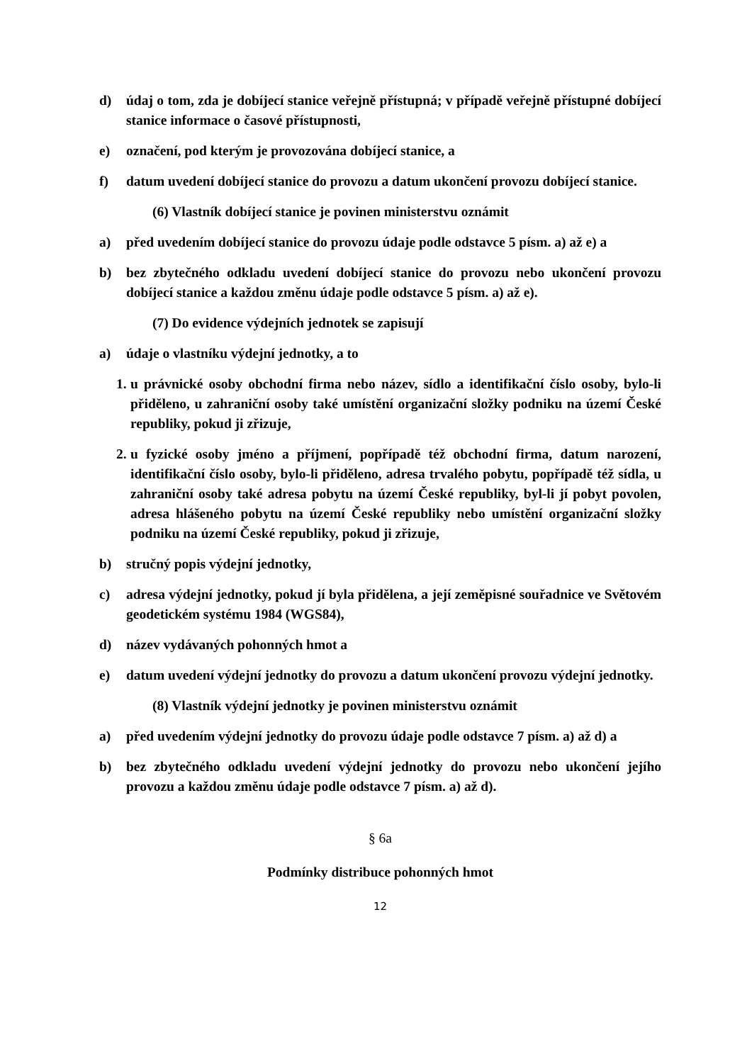d) údaj o tom, zda je dobíjecí stanice veřejně přístupná; v případě veřejně přístupné dobíjecí stanice informace o časové přístupnosti,
e) označení, pod kterým je provozována dobíjecí stanice, a
f) datum uvedení dobíjecí stanice do provozu a datum ukončení provozu dobíjecí stanice.
(6) Vlastník dobíjecí stanice je povinen ministerstvu oznámit
a) před uvedením dobíjecí stanice do provozu údaje podle odstavce 5 písm. a) až e) a
b) bez zbytečného odkladu uvedení dobíjecí stanice do provozu nebo ukončení provozu dobíjecí stanice a každou změnu údaje podle odstavce 5 písm. a) až e).
(7) Do evidence výdejních jednotek se zapisují
a) údaje o vlastníku výdejní jednotky, a to
1. u právnické osoby obchodní firma nebo název, sídlo a identifikační číslo osoby, bylo-li přiděleno, u zahraniční osoby také umístění organizační složky podniku na území České republiky, pokud ji zřizuje,
2. u fyzické osoby jméno a příjmení, popřípadě též obchodní firma, datum narození, identifikační číslo osoby, bylo-li přiděleno, adresa trvalého pobytu, popřípadě též sídla, u zahraniční osoby také adresa pobytu na území České republiky, byl-li jí pobyt povolen, adresa hlášeného pobytu na území České republiky nebo umístění organizační složky podniku na území České republiky, pokud ji zřizuje,
b) stručný popis výdejní jednotky,
c) adresa výdejní jednotky, pokud jí byla přidělena, a její zeměpisné souřadnice ve Světovém geodetickém systému 1984 (WGS84),
d) název vydávaných pohonných hmot a
e) datum uvedení výdejní jednotky do provozu a datum ukončení provozu výdejní jednotky.
(8) Vlastník výdejní jednotky je povinen ministerstvu oznámit
a) před uvedením výdejní jednotky do provozu údaje podle odstavce 7 písm. a) až d) a
b) bez zbytečného odkladu uvedení výdejní jednotky do provozu nebo ukončení jejího provozu a každou změnu údaje podle odstavce 7 písm. a) až d).
§ 6a
Podmínky distribuce pohonných hmot
12